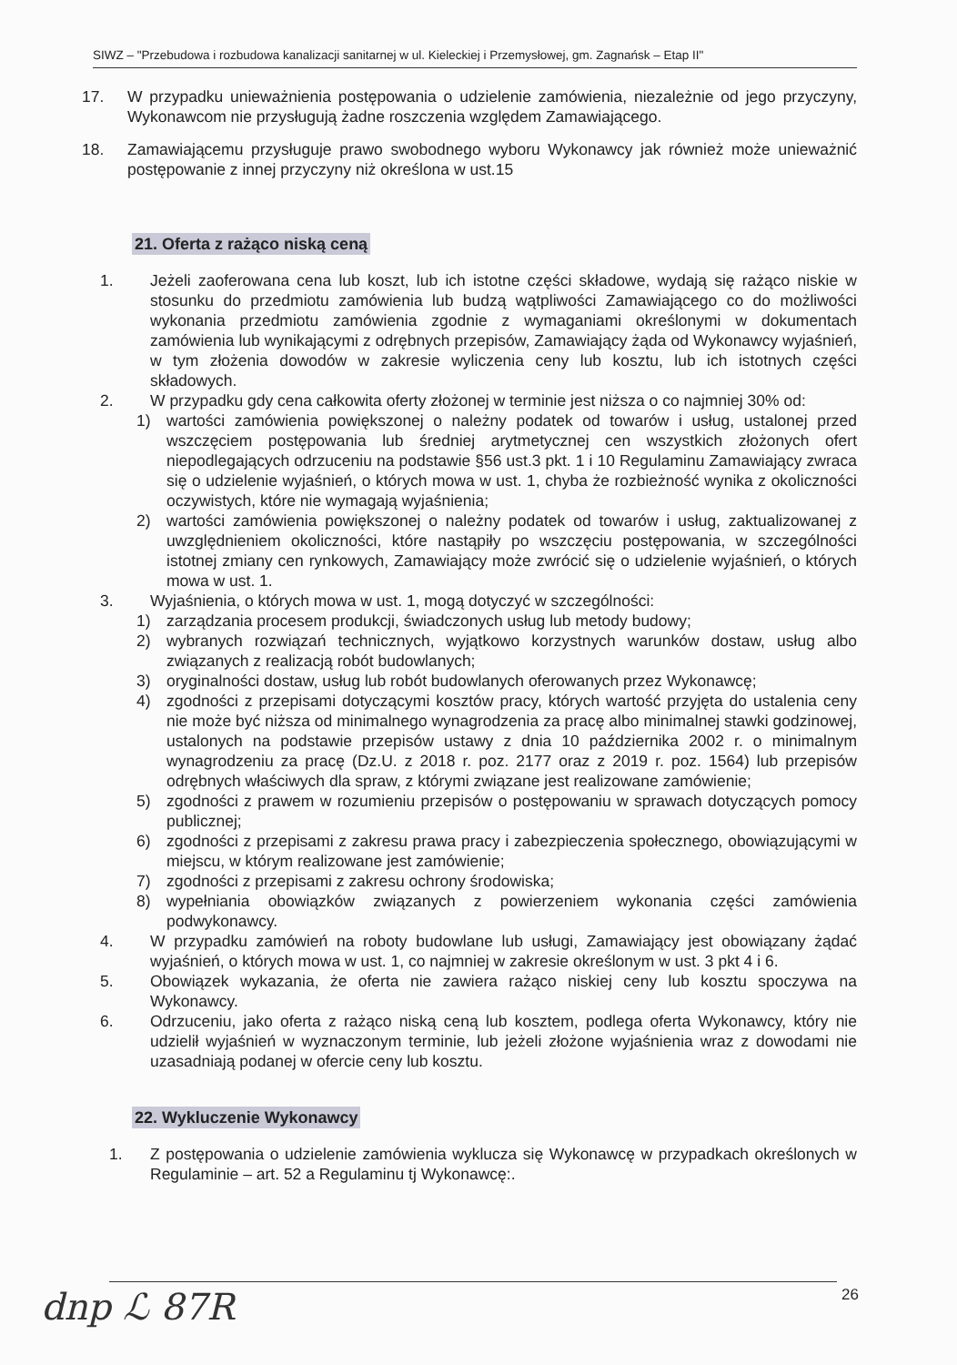SIWZ – "Przebudowa i rozbudowa kanalizacji sanitarnej w ul. Kieleckiej i Przemysłowej, gm. Zagnańsk – Etap II"
17. W przypadku unieważnienia postępowania o udzielenie zamówienia, niezależnie od jego przyczyny, Wykonawcom nie przysługują żadne roszczenia względem Zamawiającego.
18. Zamawiającemu przysługuje prawo swobodnego wyboru Wykonawcy jak również może unieważnić postępowanie z innej przyczyny niż określona w ust.15
21. Oferta z rażąco niską ceną
1. Jeżeli zaoferowana cena lub koszt, lub ich istotne części składowe, wydają się rażąco niskie w stosunku do przedmiotu zamówienia lub budzą wątpliwości Zamawiającego co do możliwości wykonania przedmiotu zamówienia zgodnie z wymaganiami określonymi w dokumentach zamówienia lub wynikającymi z odrębnych przepisów, Zamawiający żąda od Wykonawcy wyjaśnień, w tym złożenia dowodów w zakresie wyliczenia ceny lub kosztu, lub ich istotnych części składowych.
2. W przypadku gdy cena całkowita oferty złożonej w terminie jest niższa o co najmniej 30% od:
1) wartości zamówienia powiększonej o należny podatek od towarów i usług, ustalonej przed wszczęciem postępowania lub średniej arytmetycznej cen wszystkich złożonych ofert niepodlegających odrzuceniu na podstawie §56 ust.3 pkt. 1 i 10 Regulaminu Zamawiający zwraca się o udzielenie wyjaśnień, o których mowa w ust. 1, chyba że rozbieżność wynika z okoliczności oczywistych, które nie wymagają wyjaśnienia;
2) wartości zamówienia powiększonej o należny podatek od towarów i usług, zaktualizowanej z uwzględnieniem okoliczności, które nastąpiły po wszczęciu postępowania, w szczególności istotnej zmiany cen rynkowych, Zamawiający może zwrócić się o udzielenie wyjaśnień, o których mowa w ust. 1.
3. Wyjaśnienia, o których mowa w ust. 1, mogą dotyczyć w szczególności:
1) zarządzania procesem produkcji, świadczonych usług lub metody budowy;
2) wybranych rozwiązań technicznych, wyjątkowo korzystnych warunków dostaw, usług albo związanych z realizacją robót budowlanych;
3) oryginalności dostaw, usług lub robót budowlanych oferowanych przez Wykonawcę;
4) zgodności z przepisami dotyczącymi kosztów pracy, których wartość przyjęta do ustalenia ceny nie może być niższa od minimalnego wynagrodzenia za pracę albo minimalnej stawki godzinowej, ustalonych na podstawie przepisów ustawy z dnia 10 października 2002 r. o minimalnym wynagrodzeniu za pracę (Dz.U. z 2018 r. poz. 2177 oraz z 2019 r. poz. 1564) lub przepisów odrębnych właściwych dla spraw, z którymi związane jest realizowane zamówienie;
5) zgodności z prawem w rozumieniu przepisów o postępowaniu w sprawach dotyczących pomocy publicznej;
6) zgodności z przepisami z zakresu prawa pracy i zabezpieczenia społecznego, obowiązującymi w miejscu, w którym realizowane jest zamówienie;
7) zgodności z przepisami z zakresu ochrony środowiska;
8) wypełniania obowiązków związanych z powierzeniem wykonania części zamówienia podwykonawcy.
4. W przypadku zamówień na roboty budowlane lub usługi, Zamawiający jest obowiązany żądać wyjaśnień, o których mowa w ust. 1, co najmniej w zakresie określonym w ust. 3 pkt 4 i 6.
5. Obowiązek wykazania, że oferta nie zawiera rażąco niskiej ceny lub kosztu spoczywa na Wykonawcy.
6. Odrzuceniu, jako oferta z rażąco niską ceną lub kosztem, podlega oferta Wykonawcy, który nie udzielił wyjaśnień w wyznaczonym terminie, lub jeżeli złożone wyjaśnienia wraz z dowodami nie uzasadniają podanej w ofercie ceny lub kosztu.
22. Wykluczenie Wykonawcy
1. Z postępowania o udzielenie zamówienia wyklucza się Wykonawcę w przypadkach określonych w Regulaminie – art. 52 a Regulaminu tj Wykonawcę:.
26
dnp ℒ 87R